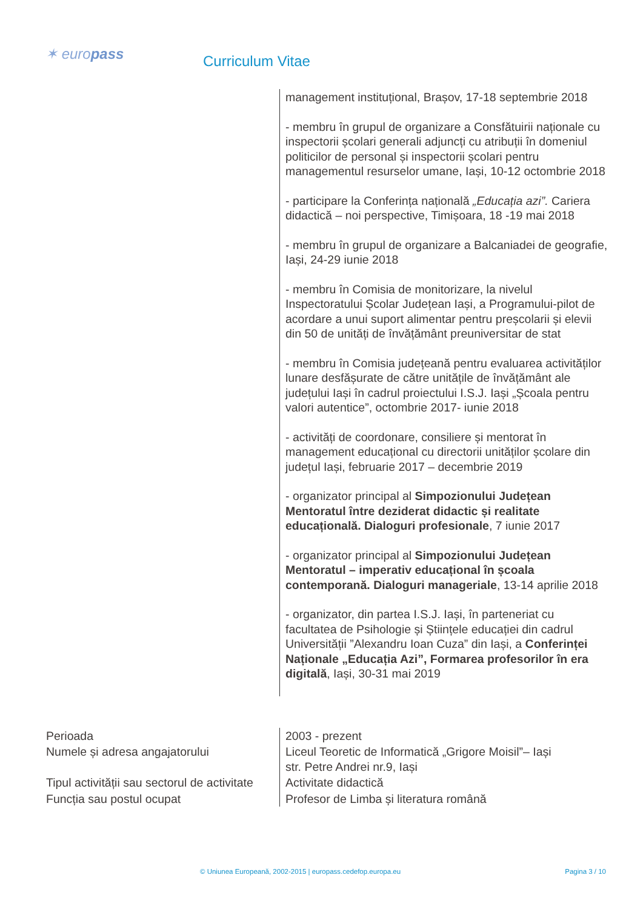✶ europass Curriculum Vitae
| | management instituțional, Brașov, 17-18 septembrie 2018 - membru în grupul de organizare a Consfătuirii naționale cu inspectorii școlari generali adjuncți cu atribuții în domeniul politicilor de personal și inspectorii școlari pentru managementul resurselor umane, Iași, 10-12 octombrie 2018 - participare la Conferința națională „Educația azi”. Cariera didactică – noi perspective, Timișoara, 18 -19 mai 2018 - membru în grupul de organizare a Balcaniadei de geografie, Iași, 24-29 iunie 2018 - membru în Comisia de monitorizare, la nivelul Inspectoratului Școlar Județean Iași, a Programului-pilot de acordare a unui suport alimentar pentru preșcolarii și elevii din 50 de unități de învățământ preuniversitar de stat - membru în Comisia județeană pentru evaluarea activităților lunare desfășurate de către unitățile de învățământ ale județului Iași în cadrul proiectului I.S.J. Iași „Școala pentru valori autentice”, octombrie 2017- iunie 2018 - activități de coordonare, consiliere și mentorat în management educațional cu directorii unităților școlare din județul Iași, februarie 2017 – decembrie 2019 - organizator principal al Simpozionului Județean Mentoratul între deziderat didactic și realitate educațională. Dialoguri profesionale , 7 iunie 2017 - organizator principal al Simpozionului Județean Mentoratul – imperativ educațional în școala contemporană. Dialoguri manageriale , 13-14 aprilie 2018 - organizator, din partea I.S.J. Iași, în parteneriat cu facultatea de Psihologie și Științele educației din cadrul Universității ”Alexandru Ioan Cuza” din Iași, a Conferinței Naționale „Educația Azi”, Formarea profesorilor în era digitală , Iași, 30-31 mai 2019 |
| Perioada | 2003 - prezent |
| Numele și adresa angajatorului | Liceul Teoretic de Informatică „Grigore Moisil”– Iași str. Petre Andrei nr.9, Iași |
| Tipul activității sau sectorul de activitate | Activitate didactică |
| Funcția sau postul ocupat | Profesor de Limba și literatura română |
© Uniunea Europeană, 2002-2015 | europass.cedefop.europa.eu Pagina 3 / 10